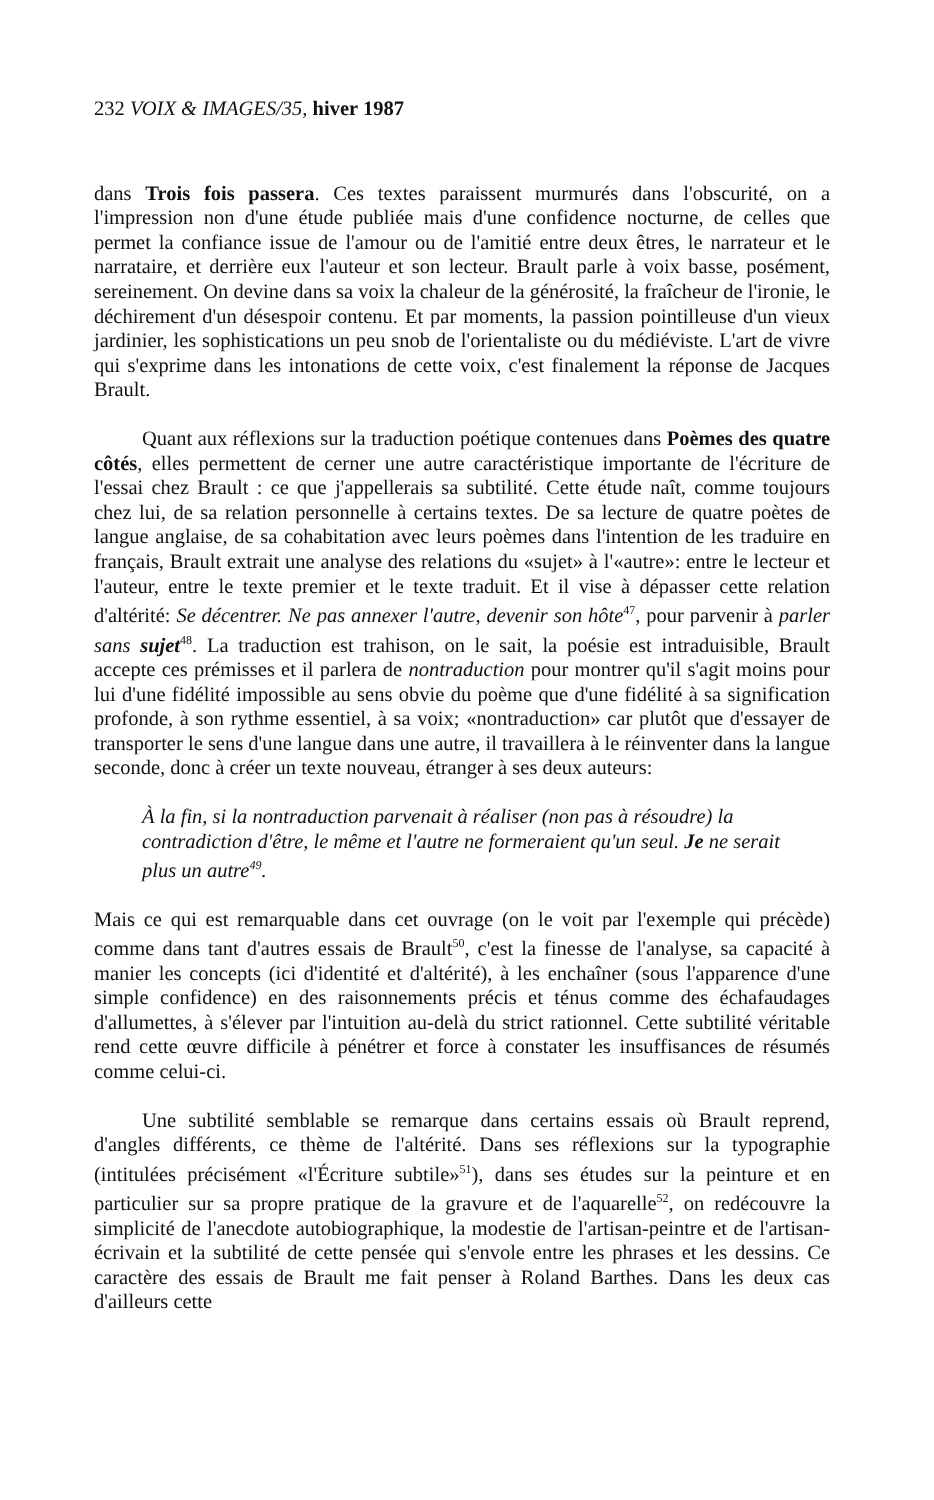232 VOIX & IMAGES/35, hiver 1987
dans Trois fois passera. Ces textes paraissent murmurés dans l'obscurité, on a l'impression non d'une étude publiée mais d'une confidence nocturne, de celles que permet la confiance issue de l'amour ou de l'amitié entre deux êtres, le narrateur et le narrataire, et derrière eux l'auteur et son lecteur. Brault parle à voix basse, posément, sereinement. On devine dans sa voix la chaleur de la générosité, la fraîcheur de l'ironie, le déchirement d'un désespoir contenu. Et par moments, la passion pointilleuse d'un vieux jardinier, les sophistications un peu snob de l'orientaliste ou du médiéviste. L'art de vivre qui s'exprime dans les intonations de cette voix, c'est finalement la réponse de Jacques Brault.
Quant aux réflexions sur la traduction poétique contenues dans Poèmes des quatre côtés, elles permettent de cerner une autre caractéristique importante de l'écriture de l'essai chez Brault : ce que j'appellerais sa subtilité. Cette étude naît, comme toujours chez lui, de sa relation personnelle à certains textes. De sa lecture de quatre poètes de langue anglaise, de sa cohabitation avec leurs poèmes dans l'intention de les traduire en français, Brault extrait une analyse des relations du «sujet» à l'«autre»: entre le lecteur et l'auteur, entre le texte premier et le texte traduit. Et il vise à dépasser cette relation d'altérité: Se décentrer. Ne pas annexer l'autre, devenir son hôte<sup>47</sup>, pour parvenir à parler sans sujet<sup>48</sup>. La traduction est trahison, on le sait, la poésie est intraduisible, Brault accepte ces prémisses et il parlera de nontraduction pour montrer qu'il s'agit moins pour lui d'une fidélité impossible au sens obvie du poème que d'une fidélité à sa signification profonde, à son rythme essentiel, à sa voix; «nontraduction» car plutôt que d'essayer de transporter le sens d'une langue dans une autre, il travaillera à le réinventer dans la langue seconde, donc à créer un texte nouveau, étranger à ses deux auteurs:
À la fin, si la nontraduction parvenait à réaliser (non pas à résoudre) la contradiction d'être, le même et l'autre ne formeraient qu'un seul. Je ne serait plus un autre<sup>49</sup>.
Mais ce qui est remarquable dans cet ouvrage (on le voit par l'exemple qui précède) comme dans tant d'autres essais de Brault<sup>50</sup>, c'est la finesse de l'analyse, sa capacité à manier les concepts (ici d'identité et d'altérité), à les enchaîner (sous l'apparence d'une simple confidence) en des raisonnements précis et ténus comme des échafaudages d'allumettes, à s'élever par l'intuition au-delà du strict rationnel. Cette subtilité véritable rend cette œuvre difficile à pénétrer et force à constater les insuffisances de résumés comme celui-ci.
Une subtilité semblable se remarque dans certains essais où Brault reprend, d'angles différents, ce thème de l'altérité. Dans ses réflexions sur la typographie (intitulées précisément «l'Écriture subtile»<sup>51</sup>), dans ses études sur la peinture et en particulier sur sa propre pratique de la gravure et de l'aquarelle<sup>52</sup>, on redécouvre la simplicité de l'anecdote autobiographique, la modestie de l'artisan-peintre et de l'artisan-écrivain et la subtilité de cette pensée qui s'envole entre les phrases et les dessins. Ce caractère des essais de Brault me fait penser à Roland Barthes. Dans les deux cas d'ailleurs cette